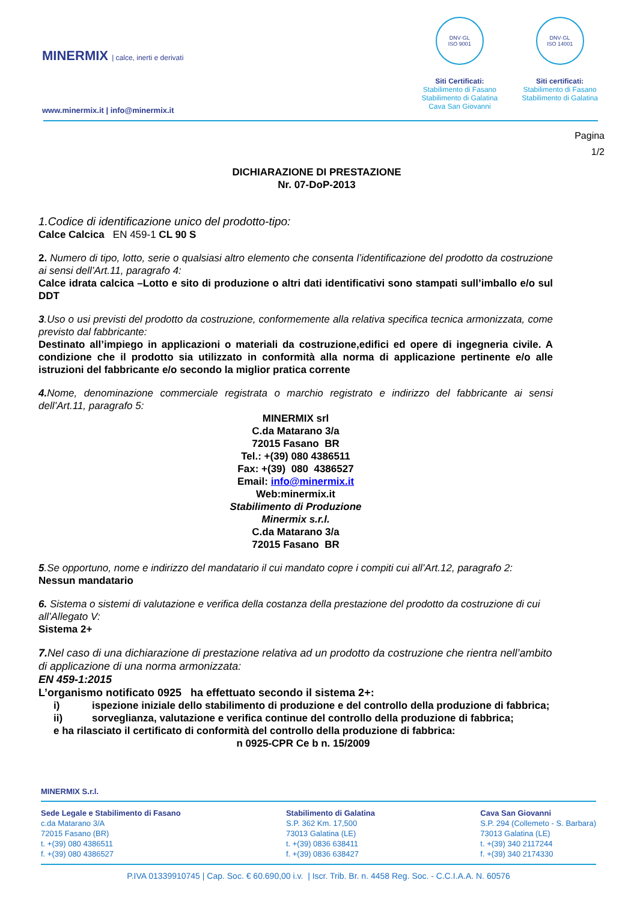MINERMIX | calce, inerti e derivati
www.minermix.it | info@minermix.it
DNV·GL
ISO 9001
Siti Certificati:
Stabilimento di Fasano
Stabilimento di Galatina
Cava San Giovanni
DNV·GL
ISO 14001
Siti certificati:
Stabilimento di Fasano
Stabilimento di Galatina
Pagina
1/2
DICHIARAZIONE DI PRESTAZIONE
Nr. 07-DoP-2013
1.Codice di identificazione unico del prodotto-tipo:
Calce Calcica EN 459-1 CL 90 S
2. Numero di tipo, lotto, serie o qualsiasi altro elemento che consenta l’identificazione del prodotto da costruzione ai sensi dell’Art.11, paragrafo 4:
Calce idrata calcica –Lotto e sito di produzione o altri dati identificativi sono stampati sull’imballo e/o sul DDT
3.Uso o usi previsti del prodotto da costruzione, conformemente alla relativa specifica tecnica armonizzata, come previsto dal fabbricante:
Destinato all’impiego in applicazioni o materiali da costruzione,edifici ed opere di ingegneria civile. A condizione che il prodotto sia utilizzato in conformità alla norma di applicazione pertinente e/o alle istruzioni del fabbricante e/o secondo la miglior pratica corrente
4. Nome, denominazione commerciale registrata o marchio registrato e indirizzo del fabbricante ai sensi dell’Art.11, paragrafo 5:
MINERMIX srl
C.da Matarano 3/a
72015 Fasano BR
Tel.: +(39) 080 4386511
Fax: +(39) 080 4386527
Email: info@minermix.it
Web:minermix.it
Stabilimento di Produzione
Minermix s.r.l.
C.da Matarano 3/a
72015 Fasano BR
5.Se opportuno, nome e indirizzo del mandatario il cui mandato copre i compiti cui all’Art.12, paragrafo 2:
Nessun mandatario
6. Sistema o sistemi di valutazione e verifica della costanza della prestazione del prodotto da costruzione di cui all’Allegato V:
Sistema 2+
7. Nel caso di una dichiarazione di prestazione relativa ad un prodotto da costruzione che rientra nell’ambito di applicazione di una norma armonizzata:
EN 459-1:2015
L’organismo notificato 0925 ha effettuato secondo il sistema 2+:
i) ispezione iniziale dello stabilimento di produzione e del controllo della produzione di fabbrica;
ii) sorveglianza, valutazione e verifica continue del controllo della produzione di fabbrica;
e ha rilasciato il certificato di conformità del controllo della produzione di fabbrica:
n 0925-CPR Ce b n. 15/2009
MINERMIX S.r.l.
Sede Legale e Stabilimento di Fasano
c.da Matarano 3/A
72015 Fasano (BR)
t. +(39) 080 4386511
f. +(39) 080 4386527
Stabilimento di Galatina
S.P. 362 Km. 17,500
73013 Galatina (LE)
t. +(39) 0836 638411
f. +(39) 0836 638427
Cava San Giovanni
S.P. 294 (Collemeto - S. Barbara)
73013 Galatina (LE)
t. +(39) 340 2117244
f. +(39) 340 2174330
P.IVA 01339910745 | Cap. Soc. € 60.690,00 i.v. | Iscr. Trib. Br. n. 4458 Reg. Soc. - C.C.I.A.A. N. 60576